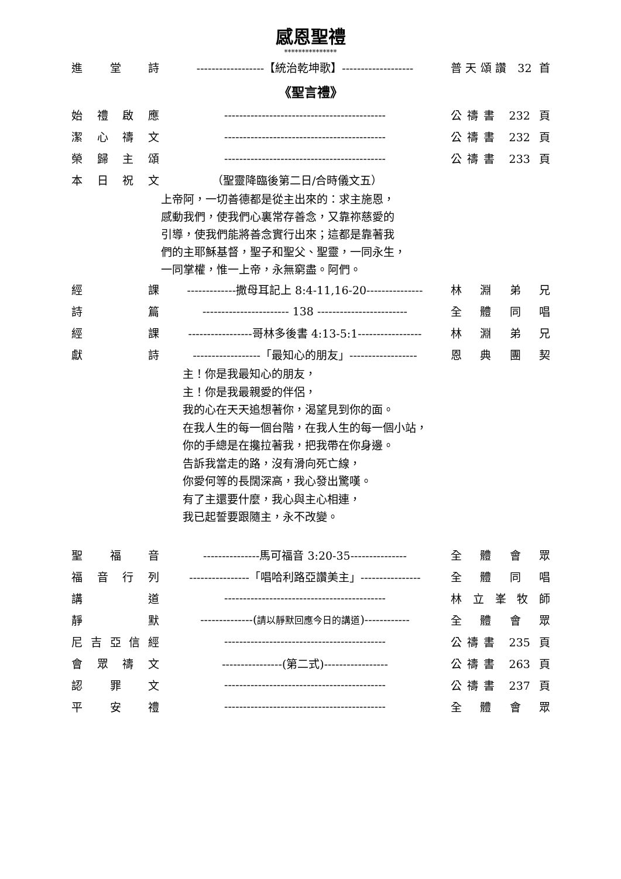感恩聖禮
***************
進堂詩 ------------------【統治乾坤歌】------------------- 普天頌讚 32 首
《聖言禮》
始禮啟應 ------------------------------------------- 公禱書 232 頁
潔心禱文 ------------------------------------------- 公禱書 232 頁
榮歸主頌 ------------------------------------------- 公禱書 233 頁
本日祝文 （聖靈降臨後第二日/合時儀文五）
上帝阿，一切善德都是從主出來的：求主施恩，
感動我們，使我們心裏常存善念，又靠祢慈愛的
引導，使我們能將善念實行出來；這都是靠著我
們的主耶穌基督，聖子和聖父、聖靈，一同永生，
一同掌權，惟一上帝，永無窮盡。阿們。
經課 -------------撒母耳記上 8:4-11,16-20--------------- 林淵弟兄
詩篇 ----------------------- 138 ------------------------ 全體同唱
經課 -----------------哥林多後書 4:13-5:1----------------- 林淵弟兄
獻詩 ------------------「最知心的朋友」------------------ 恩典團契
主！你是我最知心的朋友，
主！你是我最親愛的伴侶，
我的心在天天追想著你，渴望見到你的面。
在我人生的每一個台階，在我人生的每一個小站，
你的手總是在攙拉著我，把我帶在你身邊。
告訴我當走的路，沒有滑向死亡線，
你愛何等的長闊深高，我心發出驚嘆。
有了主還要什麼，我心與主心相連，
我已起誓要跟隨主，永不改變。
聖福音 ---------------馬可福音 3:20-35--------------- 全體會眾
福音行列 ----------------「唱哈利路亞讚美主」---------------- 全體同唱
講道 ------------------------------------------- 林立峯牧師
靜默 --------------(請以靜默回應今日的講道)------------ 全體會眾
尼吉亞信經 ------------------------------------------- 公禱書 235 頁
會眾禱文 ----------------(第二式)----------------- 公禱書 263 頁
認罪文 ------------------------------------------- 公禱書 237 頁
平安禮 ------------------------------------------- 全體會眾